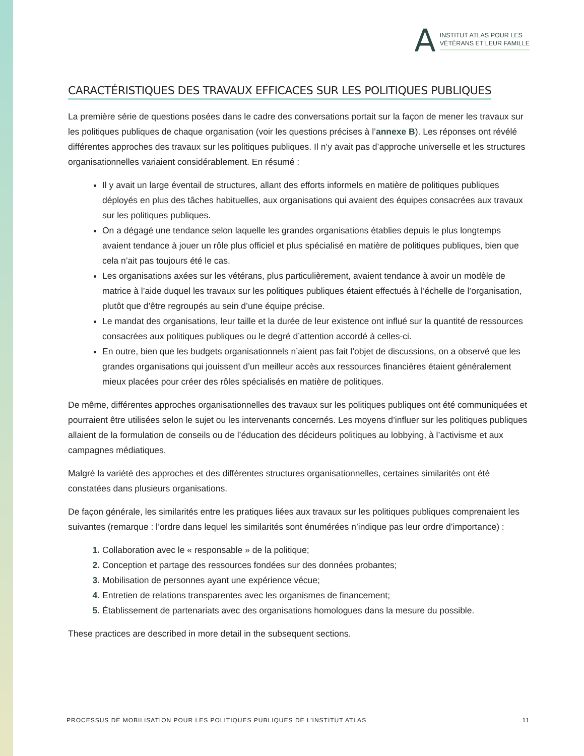A
INSTITUT ATLAS POUR LES
VÉTÉRANS ET LEUR FAMILLE
CARACTÉRISTIQUES DES TRAVAUX EFFICACES SUR LES POLITIQUES PUBLIQUES
La première série de questions posées dans le cadre des conversations portait sur la façon de mener les travaux sur les politiques publiques de chaque organisation (voir les questions précises à l’annexe B). Les réponses ont révélé différentes approches des travaux sur les politiques publiques. Il n’y avait pas d’approche universelle et les structures organisationnelles variaient considérablement. En résumé :
Il y avait un large éventail de structures, allant des efforts informels en matière de politiques publiques déployés en plus des tâches habituelles, aux organisations qui avaient des équipes consacrées aux travaux sur les politiques publiques.
On a dégagé une tendance selon laquelle les grandes organisations établies depuis le plus longtemps avaient tendance à jouer un rôle plus officiel et plus spécialisé en matière de politiques publiques, bien que cela n’ait pas toujours été le cas.
Les organisations axées sur les vétérans, plus particulièrement, avaient tendance à avoir un modèle de matrice à l’aide duquel les travaux sur les politiques publiques étaient effectués à l’échelle de l’organisation, plutôt que d’être regroupés au sein d’une équipe précise.
Le mandat des organisations, leur taille et la durée de leur existence ont influé sur la quantité de ressources consacrées aux politiques publiques ou le degré d’attention accordé à celles-ci.
En outre, bien que les budgets organisationnels n’aient pas fait l’objet de discussions, on a observé que les grandes organisations qui jouissent d’un meilleur accès aux ressources financières étaient généralement mieux placées pour créer des rôles spécialisés en matière de politiques.
De même, différentes approches organisationnelles des travaux sur les politiques publiques ont été communiquées et pourraient être utilisées selon le sujet ou les intervenants concernés. Les moyens d’influer sur les politiques publiques allaient de la formulation de conseils ou de l’éducation des décideurs politiques au lobbying, à l’activisme et aux campagnes médiatiques.
Malgré la variété des approches et des différentes structures organisationnelles, certaines similarités ont été constatées dans plusieurs organisations.
De façon générale, les similarités entre les pratiques liées aux travaux sur les politiques publiques comprenaient les suivantes (remarque : l’ordre dans lequel les similarités sont énumérées n’indique pas leur ordre d’importance) :
Collaboration avec le « responsable » de la politique;
Conception et partage des ressources fondées sur des données probantes;
Mobilisation de personnes ayant une expérience vécue;
Entretien de relations transparentes avec les organismes de financement;
Établissement de partenariats avec des organisations homologues dans la mesure du possible.
These practices are described in more detail in the subsequent sections.
PROCESSUS DE MOBILISATION POUR LES POLITIQUES PUBLIQUES DE L’INSTITUT ATLAS 11